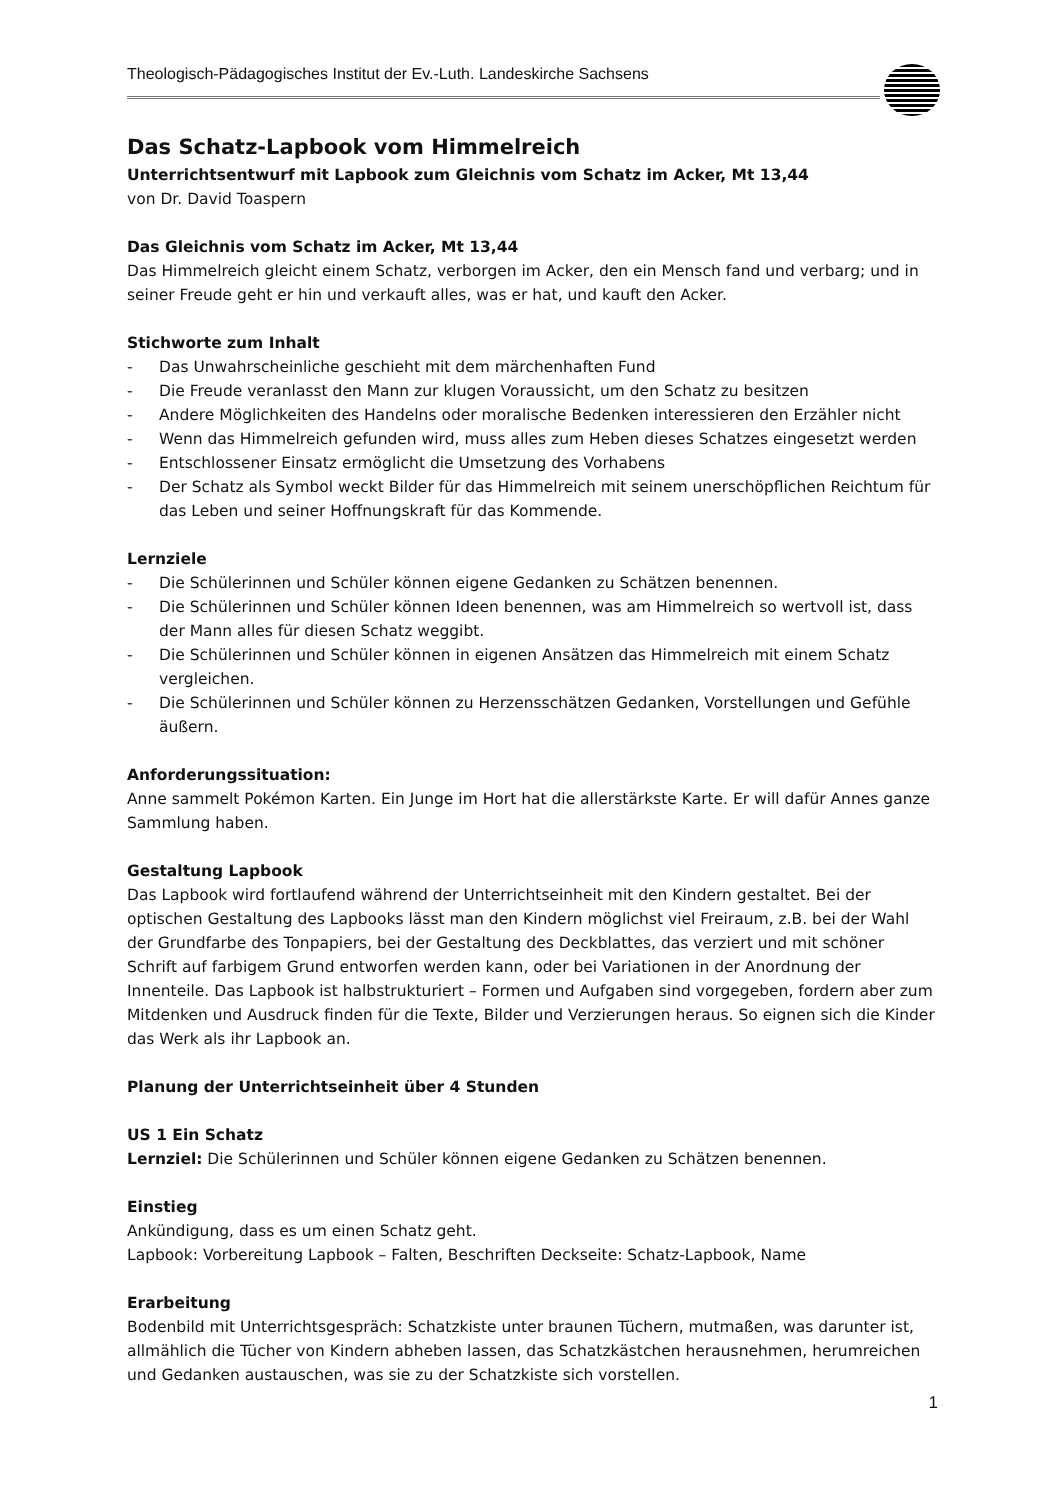Theologisch-Pädagogisches Institut der Ev.-Luth. Landeskirche Sachsens
Das Schatz-Lapbook vom Himmelreich
Unterrichtsentwurf mit Lapbook zum Gleichnis vom Schatz im Acker, Mt 13,44
von Dr. David Toaspern
Das Gleichnis vom Schatz im Acker, Mt 13,44
Das Himmelreich gleicht einem Schatz, verborgen im Acker, den ein Mensch fand und verbarg; und in seiner Freude geht er hin und verkauft alles, was er hat, und kauft den Acker.
Stichworte zum Inhalt
- Das Unwahrscheinliche geschieht mit dem märchenhaften Fund
- Die Freude veranlasst den Mann zur klugen Voraussicht, um den Schatz zu besitzen
- Andere Möglichkeiten des Handelns oder moralische Bedenken interessieren den Erzähler nicht
- Wenn das Himmelreich gefunden wird, muss alles zum Heben dieses Schatzes eingesetzt werden
- Entschlossener Einsatz ermöglicht die Umsetzung des Vorhabens
- Der Schatz als Symbol weckt Bilder für das Himmelreich mit seinem unerschöpflichen Reichtum für das Leben und seiner Hoffnungskraft für das Kommende.
Lernziele
- Die Schülerinnen und Schüler können eigene Gedanken zu Schätzen benennen.
- Die Schülerinnen und Schüler können Ideen benennen, was am Himmelreich so wertvoll ist, dass der Mann alles für diesen Schatz weggibt.
- Die Schülerinnen und Schüler können in eigenen Ansätzen das Himmelreich mit einem Schatz vergleichen.
- Die Schülerinnen und Schüler können zu Herzensschätzen Gedanken, Vorstellungen und Gefühle äußern.
Anforderungssituation:
Anne sammelt Pokémon Karten. Ein Junge im Hort hat die allerstärkste Karte. Er will dafür Annes ganze Sammlung haben.
Gestaltung Lapbook
Das Lapbook wird fortlaufend während der Unterrichtseinheit mit den Kindern gestaltet. Bei der optischen Gestaltung des Lapbooks lässt man den Kindern möglichst viel Freiraum, z.B. bei der Wahl der Grundfarbe des Tonpapiers, bei der Gestaltung des Deckblattes, das verziert und mit schöner Schrift auf farbigem Grund entworfen werden kann, oder bei Variationen in der Anordnung der Innenteile. Das Lapbook ist halbstrukturiert – Formen und Aufgaben sind vorgegeben, fordern aber zum Mitdenken und Ausdruck finden für die Texte, Bilder und Verzierungen heraus. So eignen sich die Kinder das Werk als ihr Lapbook an.
Planung der Unterrichtseinheit über 4 Stunden
US 1 Ein Schatz
Lernziel: Die Schülerinnen und Schüler können eigene Gedanken zu Schätzen benennen.
Einstieg
Ankündigung, dass es um einen Schatz geht.
Lapbook: Vorbereitung Lapbook – Falten, Beschriften Deckseite: Schatz-Lapbook, Name
Erarbeitung
Bodenbild mit Unterrichtsgespräch: Schatzkiste unter braunen Tüchern, mutmaßen, was darunter ist, allmählich die Tücher von Kindern abheben lassen, das Schatzkästchen herausnehmen, herumreichen und Gedanken austauschen, was sie zu der Schatzkiste sich vorstellen.
1